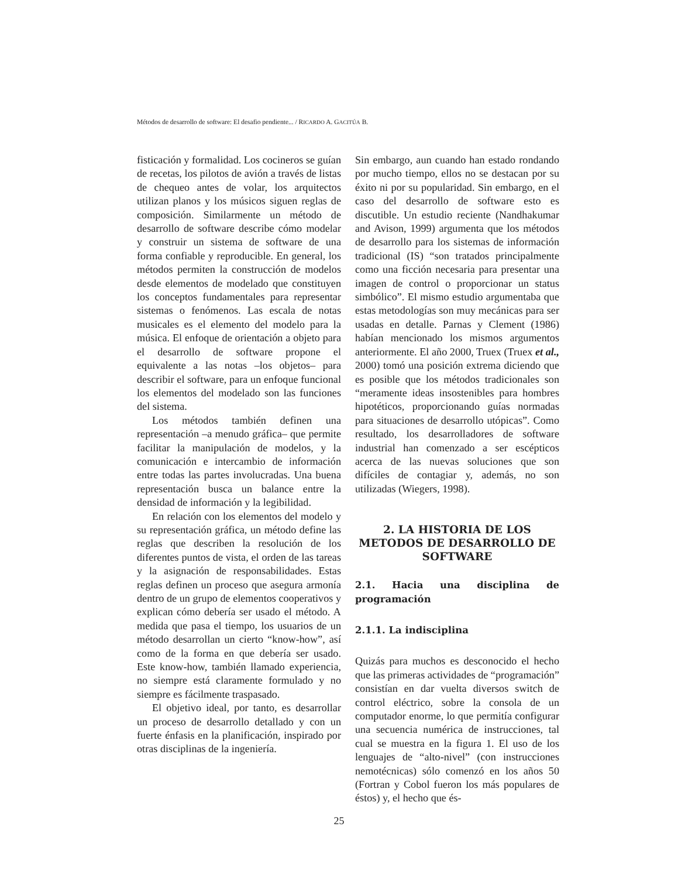Métodos de desarrollo de software: El desafio pendiente... / RICARDO A. GACITÚA B.
fisticación y formalidad. Los cocineros se guían de recetas, los pilotos de avión a través de listas de chequeo antes de volar, los arquitectos utilizan planos y los músicos siguen reglas de composición. Similarmente un método de desarrollo de software describe cómo modelar y construir un sistema de software de una forma confiable y reproducible. En general, los métodos permiten la construcción de modelos desde elementos de modelado que constituyen los conceptos fundamentales para representar sistemas o fenómenos. Las escala de notas musicales es el elemento del modelo para la música. El enfoque de orientación a objeto para el desarrollo de software propone el equivalente a las notas –los objetos– para describir el software, para un enfoque funcional los elementos del modelado son las funciones del sistema.
Los métodos también definen una representación –a menudo gráfica– que permite facilitar la manipulación de modelos, y la comunicación e intercambio de información entre todas las partes involucradas. Una buena representación busca un balance entre la densidad de información y la legibilidad.
En relación con los elementos del modelo y su representación gráfica, un método define las reglas que describen la resolución de los diferentes puntos de vista, el orden de las tareas y la asignación de responsabilidades. Estas reglas definen un proceso que asegura armonía dentro de un grupo de elementos cooperativos y explican cómo debería ser usado el método. A medida que pasa el tiempo, los usuarios de un método desarrollan un cierto “know-how”, así como de la forma en que debería ser usado. Este know-how, también llamado experiencia, no siempre está claramente formulado y no siempre es fácilmente traspasado.
El objetivo ideal, por tanto, es desarrollar un proceso de desarrollo detallado y con un fuerte énfasis en la planificación, inspirado por otras disciplinas de la ingeniería.
Sin embargo, aun cuando han estado rondando por mucho tiempo, ellos no se destacan por su éxito ni por su popularidad. Sin embargo, en el caso del desarrollo de software esto es discutible. Un estudio reciente (Nandhakumar and Avison, 1999) argumenta que los métodos de desarrollo para los sistemas de información tradicional (IS) “son tratados principalmente como una ficción necesaria para presentar una imagen de control o proporcionar un status simbólico”. El mismo estudio argumentaba que estas metodologías son muy mecánicas para ser usadas en detalle. Parnas y Clement (1986) habían mencionado los mismos argumentos anteriormente. El año 2000, Truex (Truex et al., 2000) tomó una posición extrema diciendo que es posible que los métodos tradicionales son “meramente ideas insostenibles para hombres hipotéticos, proporcionando guías normadas para situaciones de desarrollo utópicas”. Como resultado, los desarrolladores de software industrial han comenzado a ser escépticos acerca de las nuevas soluciones que son difíciles de contagiar y, además, no son utilizadas (Wiegers, 1998).
2. LA HISTORIA DE LOS METODOS DE DESARROLLO DE SOFTWARE
2.1. Hacia una disciplina de programación
2.1.1. La indisciplina
Quizás para muchos es desconocido el hecho que las primeras actividades de “programación” consistían en dar vuelta diversos switch de control eléctrico, sobre la consola de un computador enorme, lo que permitía configurar una secuencia numérica de instrucciones, tal cual se muestra en la figura 1. El uso de los lenguajes de “alto-nivel” (con instrucciones nemotécnicas) sólo comenzó en los años 50 (Fortran y Cobol fueron los más populares de éstos) y, el hecho que és-
25